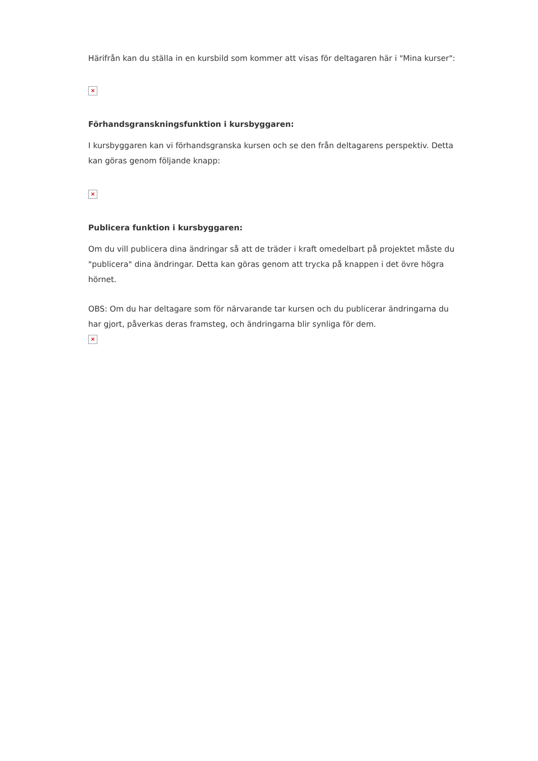Härifrån kan du ställa in en kursbild som kommer att visas för deltagaren här i "Mina kurser":
×
Förhandsgranskningsfunktion i kursbyggaren:
I kursbyggaren kan vi förhandsgranska kursen och se den från deltagarens perspektiv. Detta kan göras genom följande knapp:
×
Publicera funktion i kursbyggaren:
Om du vill publicera dina ändringar så att de träder i kraft omedelbart på projektet måste du "publicera" dina ändringar. Detta kan göras genom att trycka på knappen i det övre högra hörnet.
OBS: Om du har deltagare som för närvarande tar kursen och du publicerar ändringarna du har gjort, påverkas deras framsteg, och ändringarna blir synliga för dem.
×